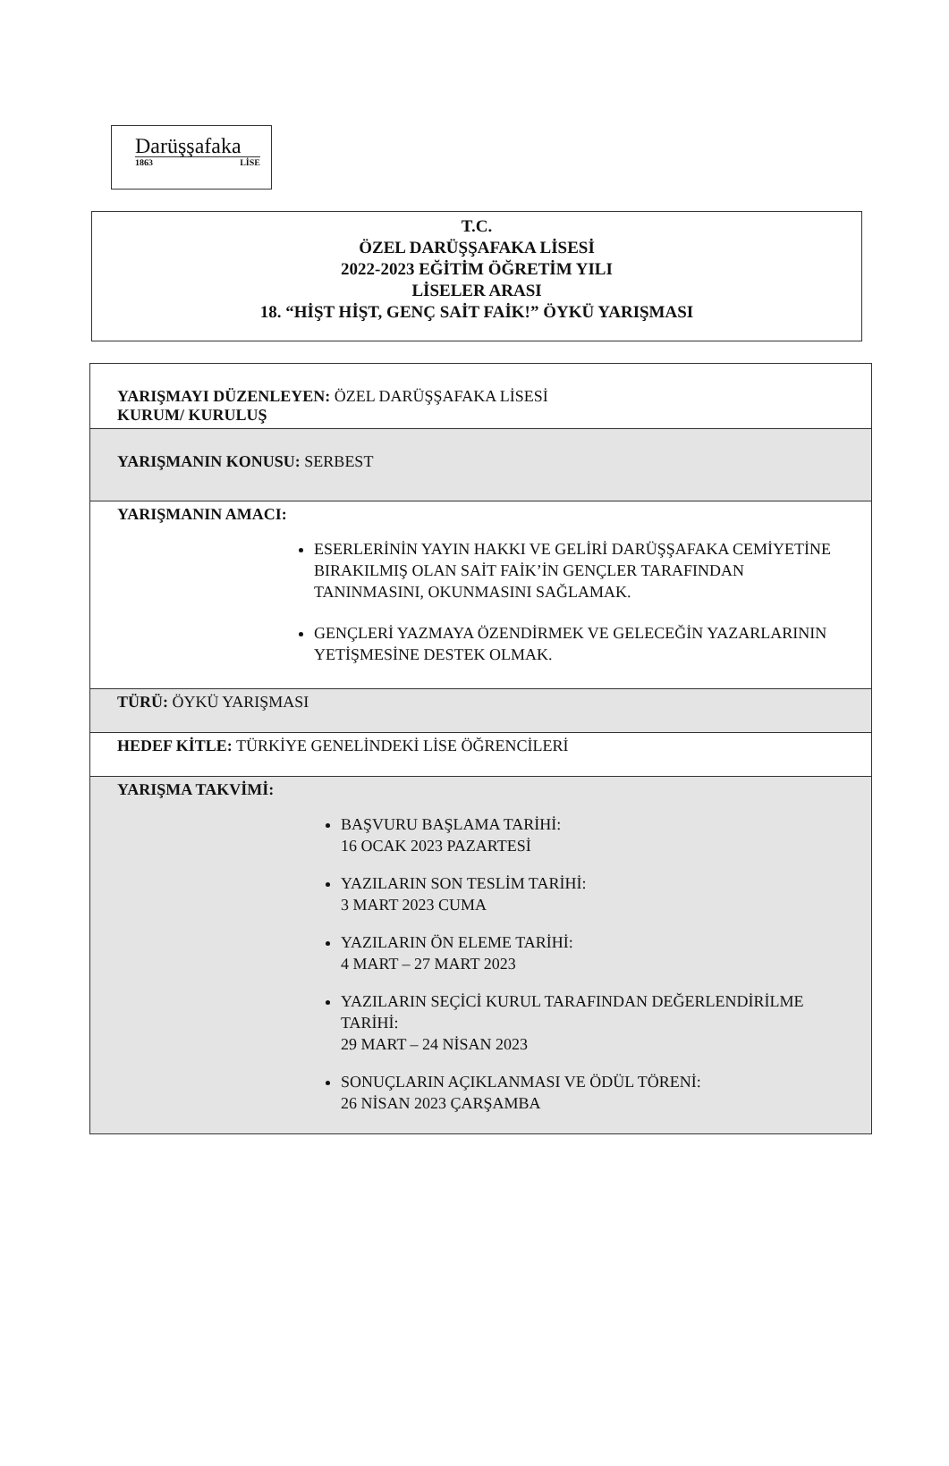Darüşşafaka
1863 LİSE
T.C.
ÖZEL DARÜŞŞAFAKA LİSESİ
2022-2023 EĞİTİM ÖĞRETİM YILI
LİSELER ARASI
18. “HİŞT HİŞT, GENÇ SAİT FAİK!” ÖYKÜ YARIŞMASI
| YARIŞMAYI DÜZENLEYEN: ÖZEL DARÜŞŞAFAKA LİSESİ KURUM/ KURULUŞ |
| YARIŞMANIN KONUSU: SERBEST |
| YARIŞMANIN AMACI: ESERLERİNİN YAYIN HAKKI VE GELİRİ DARÜŞŞAFAKA CEMİYETİNE BIRAKILMIŞ OLAN SAİT FAİK’İN GENÇLER TARAFINDAN TANINMASINI, OKUNMASINI SAĞLAMAK. GENÇLERİ YAZMAYA ÖZENDİRMEK VE GELECEĞİN YAZARLARININ YETİŞMESİNE DESTEK OLMAK. |
| TÜRÜ: ÖYKÜ YARIŞMASI |
| HEDEF KİTLE: TÜRKİYE GENELİNDEKİ LİSE ÖĞRENCİLERİ |
| YARIŞMA TAKVİMİ: BAŞVURU BAŞLAMA TARİHİ: 16 OCAK 2023 PAZARTESİ YAZILARIN SON TESLİM TARİHİ: 3 MART 2023 CUMA YAZILARIN ÖN ELEME TARİHİ: 4 MART – 27 MART 2023 YAZILARIN SEÇİCİ KURUL TARAFINDAN DEĞERLENDİRİLME TARİHİ: 29 MART – 24 NİSAN 2023 SONUÇLARIN AÇIKLANMASI VE ÖDÜL TÖRENİ: 26 NİSAN 2023 ÇARŞAMBA |